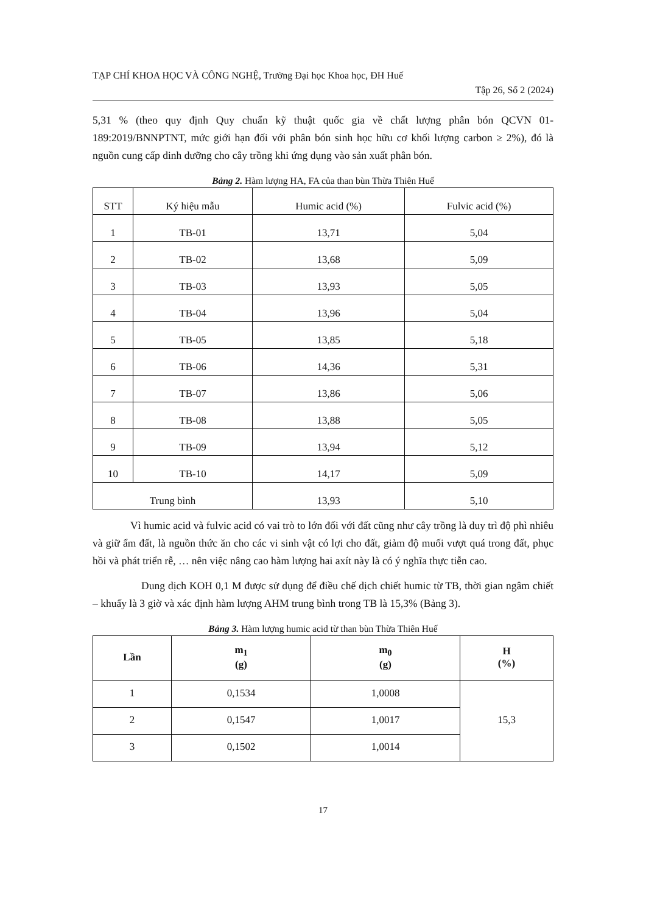TẠP CHÍ KHOA HỌC VÀ CÔNG NGHỆ, Trường Đại học Khoa học, ĐH Huế
Tập 26, Số 2 (2024)
5,31 % (theo quy định Quy chuẩn kỹ thuật quốc gia về chất lượng phân bón QCVN 01-189:2019/BNNPTNT, mức giới hạn đối với phân bón sinh học hữu cơ khối lượng carbon ≥ 2%), đó là nguồn cung cấp dinh dưỡng cho cây trồng khi ứng dụng vào sản xuất phân bón.
Bảng 2. Hàm lượng HA, FA của than bùn Thừa Thiên Huế
| STT | Ký hiệu mẫu | Humic acid (%) | Fulvic acid (%) |
| --- | --- | --- | --- |
| 1 | TB-01 | 13,71 | 5,04 |
| 2 | TB-02 | 13,68 | 5,09 |
| 3 | TB-03 | 13,93 | 5,05 |
| 4 | TB-04 | 13,96 | 5,04 |
| 5 | TB-05 | 13,85 | 5,18 |
| 6 | TB-06 | 14,36 | 5,31 |
| 7 | TB-07 | 13,86 | 5,06 |
| 8 | TB-08 | 13,88 | 5,05 |
| 9 | TB-09 | 13,94 | 5,12 |
| 10 | TB-10 | 14,17 | 5,09 |
| Trung bình | | 13,93 | 5,10 |
Vì humic acid và fulvic acid có vai trò to lớn đối với đất cũng như cây trồng là duy trì độ phì nhiêu và giữ ẩm đất, là nguồn thức ăn cho các vi sinh vật có lợi cho đất, giảm độ muối vượt quá trong đất, phục hồi và phát triển rễ, … nên việc nâng cao hàm lượng hai axít này là có ý nghĩa thực tiễn cao.
Dung dịch KOH 0,1 M được sử dụng để điều chế dịch chiết humic từ TB, thời gian ngâm chiết – khuấy là 3 giờ và xác định hàm lượng AHM trung bình trong TB là 15,3% (Bảng 3).
Bảng 3. Hàm lượng humic acid từ than bùn Thừa Thiên Huế
| Lần | m<sub>1</sub> (g) | m<sub>0</sub> (g) | H (%) |
| --- | --- | --- | --- |
| 1 | 0,1534 | 1,0008 | 15,3 |
| 2 | 0,1547 | 1,0017 | |
| 3 | 0,1502 | 1,0014 | |
17